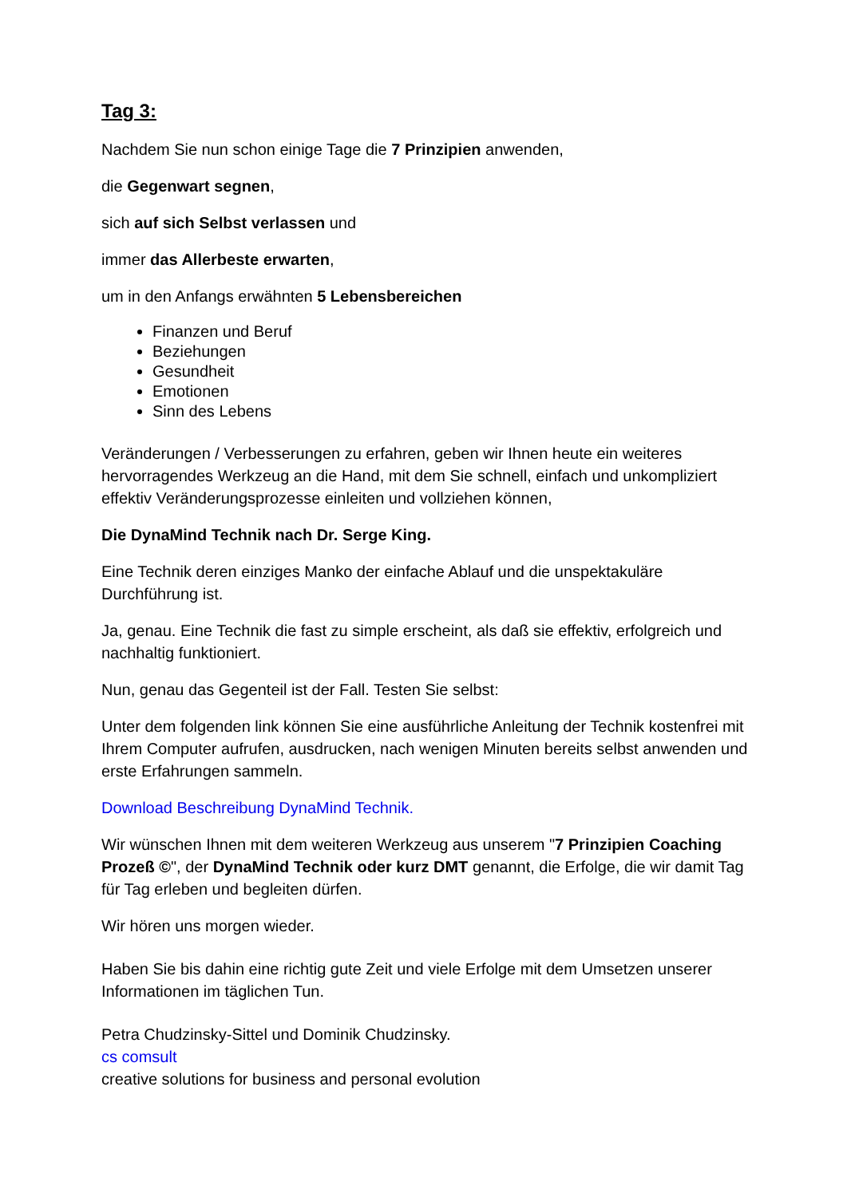Tag 3:
Nachdem Sie nun schon einige Tage die 7 Prinzipien anwenden,
die Gegenwart segnen,
sich auf sich Selbst verlassen und
immer das Allerbeste erwarten,
um in den Anfangs erwähnten 5 Lebensbereichen
Finanzen und Beruf
Beziehungen
Gesundheit
Emotionen
Sinn des Lebens
Veränderungen / Verbesserungen zu erfahren, geben wir Ihnen heute ein weiteres hervorragendes Werkzeug an die Hand, mit dem Sie schnell, einfach und unkompliziert effektiv Veränderungsprozesse einleiten und vollziehen können,
Die DynaMind Technik nach Dr. Serge King.
Eine Technik deren einziges Manko der einfache Ablauf und die unspektakuläre Durchführung ist.
Ja, genau. Eine Technik die fast zu simple erscheint, als daß sie effektiv, erfolgreich und nachhaltig funktioniert.
Nun, genau das Gegenteil ist der Fall. Testen Sie selbst:
Unter dem folgenden link können Sie eine ausführliche Anleitung der Technik kostenfrei mit Ihrem Computer aufrufen, ausdrucken, nach wenigen Minuten bereits selbst anwenden und erste Erfahrungen sammeln.
Download Beschreibung DynaMind Technik.
Wir wünschen Ihnen mit dem weiteren Werkzeug aus unserem "7 Prinzipien Coaching Prozeß ©", der DynaMind Technik oder kurz DMT genannt, die Erfolge, die wir damit Tag für Tag erleben und begleiten dürfen.
Wir hören uns morgen wieder.
Haben Sie bis dahin eine richtig gute Zeit und viele Erfolge mit dem Umsetzen unserer Informationen im täglichen Tun.
Petra Chudzinsky-Sittel und Dominik Chudzinsky.
cs comsult
creative solutions for business and personal evolution